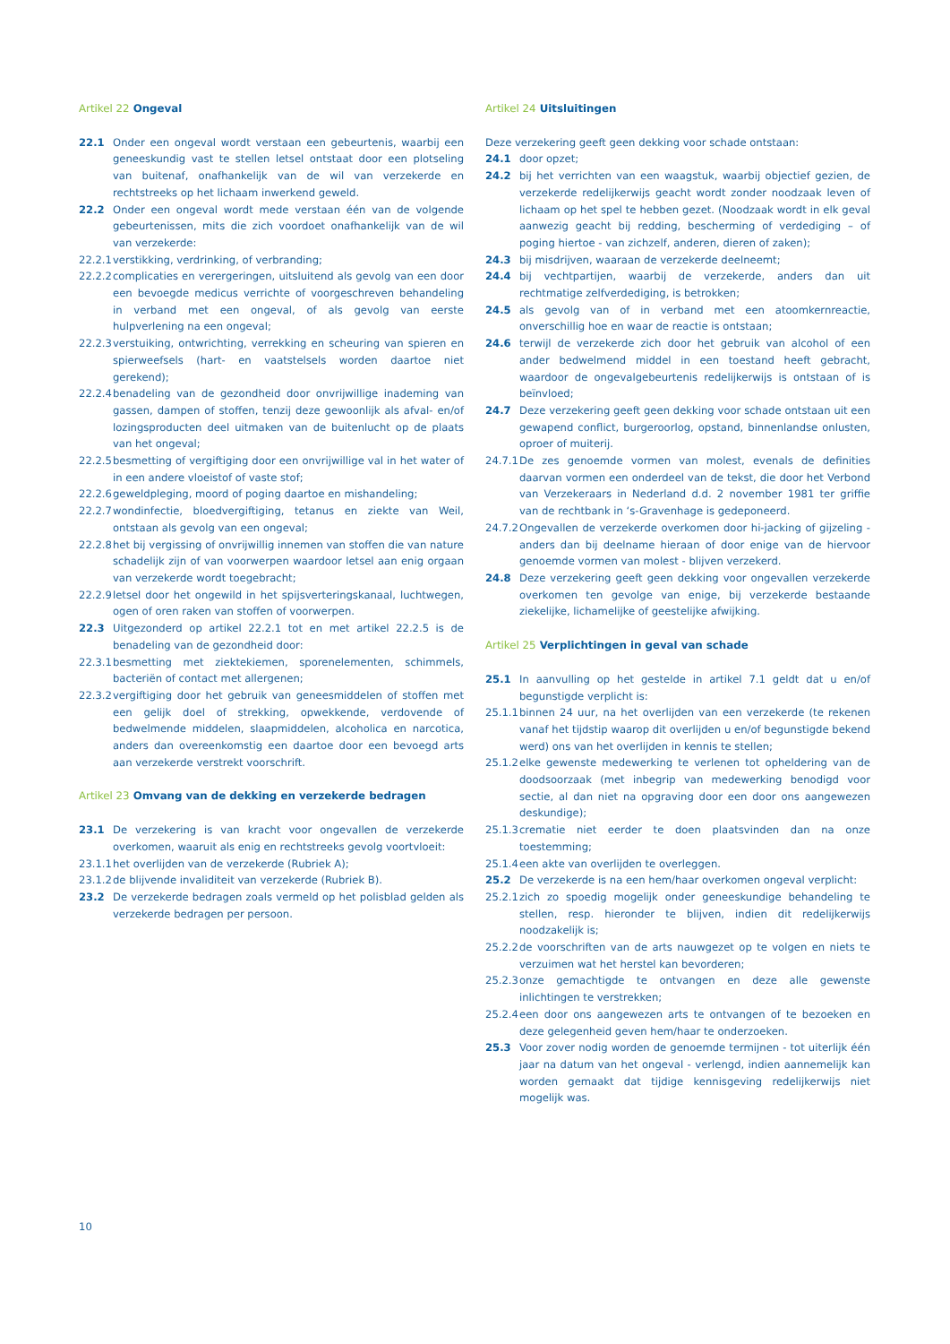Artikel 22 Ongeval
22.1 Onder een ongeval wordt verstaan een gebeurtenis, waarbij een geneeskundig vast te stellen letsel ontstaat door een plotseling van buitenaf, onafhankelijk van de wil van verzekerde en rechtstreeks op het lichaam inwerkend geweld.
22.2 Onder een ongeval wordt mede verstaan één van de volgende gebeurtenissen, mits die zich voordoet onafhankelijk van de wil van verzekerde:
22.2.1
verstikking, verdrinking, of verbranding;
22.2.2
complicaties en verergeringen, uitsluitend als gevolg van een door een bevoegde medicus verrichte of voorgeschreven behandeling in verband met een ongeval, of als gevolg van eerste hulpverlening na een ongeval;
22.2.3
verstuiking, ontwrichting, verrekking en scheuring van spieren en spierweefsels (hart- en vaatstelsels worden daartoe niet gerekend);
22.2.4
benadeling van de gezondheid door onvrijwillige inademing van gassen, dampen of stoffen, tenzij deze gewoonlijk als afval- en/of lozingsproducten deel uitmaken van de buitenlucht op de plaats van het ongeval;
22.2.5
besmetting of vergiftiging door een onvrijwillige val in het water of in een andere vloeistof of vaste stof;
22.2.6
geweldpleging, moord of poging daartoe en mishandeling;
22.2.7
wondinfectie, bloedvergiftiging, tetanus en ziekte van Weil, ontstaan als gevolg van een ongeval;
22.2.8
het bij vergissing of onvrijwillig innemen van stoffen die van nature schadelijk zijn of van voorwerpen waardoor letsel aan enig orgaan van verzekerde wordt toegebracht;
22.2.9
letsel door het ongewild in het spijsverteringskanaal, luchtwegen, ogen of oren raken van stoffen of voorwerpen.
22.3 Uitgezonderd op artikel 22.2.1 tot en met artikel 22.2.5 is de benadeling van de gezondheid door:
22.3.1
besmetting met ziektekiemen, sporenelementen, schimmels, bacteriën of contact met allergenen;
22.3.2
vergiftiging door het gebruik van geneesmiddelen of stoffen met een gelijk doel of strekking, opwekkende, verdovende of bedwelmende middelen, slaapmiddelen, alcoholica en narcotica, anders dan overeenkomstig een daartoe door een bevoegd arts aan verzekerde verstrekt voorschrift.
Artikel 23 Omvang van de dekking en verzekerde bedragen
23.1 De verzekering is van kracht voor ongevallen de verzekerde overkomen, waaruit als enig en rechtstreeks gevolg voortvloeit:
23.1.1
het overlijden van de verzekerde (Rubriek A);
23.1.2
de blijvende invaliditeit van verzekerde (Rubriek B).
23.2 De verzekerde bedragen zoals vermeld op het polisblad gelden als verzekerde bedragen per persoon.
Artikel 24 Uitsluitingen
Deze verzekering geeft geen dekking voor schade ontstaan:
24.1 door opzet;
24.2 bij het verrichten van een waagstuk, waarbij objectief gezien, de verzekerde redelijkerwijs geacht wordt zonder noodzaak leven of lichaam op het spel te hebben gezet. (Noodzaak wordt in elk geval aanwezig geacht bij redding, bescherming of verdediging – of poging hiertoe - van zichzelf, anderen, dieren of zaken);
24.3 bij misdrijven, waaraan de verzekerde deelneemt;
24.4 bij vechtpartijen, waarbij de verzekerde, anders dan uit rechtmatige zelfverdediging, is betrokken;
24.5 als gevolg van of in verband met een atoomkernreactie, onverschillig hoe en waar de reactie is ontstaan;
24.6 terwijl de verzekerde zich door het gebruik van alcohol of een ander bedwelmend middel in een toestand heeft gebracht, waardoor de ongevalgebeurtenis redelijkerwijs is ontstaan of is beïnvloed;
24.7 Deze verzekering geeft geen dekking voor schade ontstaan uit een gewapend conflict, burgeroorlog, opstand, binnenlandse onlusten, oproer of muiterij.
24.7.1
De zes genoemde vormen van molest, evenals de definities daarvan vormen een onderdeel van de tekst, die door het Verbond van Verzekeraars in Nederland d.d. 2 november 1981 ter griffie van de rechtbank in ‘s-Gravenhage is gedeponeerd.
24.7.2
Ongevallen de verzekerde overkomen door hi-jacking of gijzeling - anders dan bij deelname hieraan of door enige van de hiervoor genoemde vormen van molest - blijven verzekerd.
24.8 Deze verzekering geeft geen dekking voor ongevallen verzekerde overkomen ten gevolge van enige, bij verzekerde bestaande ziekelijke, lichamelijke of geestelijke afwijking.
Artikel 25 Verplichtingen in geval van schade
25.1 In aanvulling op het gestelde in artikel 7.1 geldt dat u en/of begunstigde verplicht is:
25.1.1
binnen 24 uur, na het overlijden van een verzekerde (te rekenen vanaf het tijdstip waarop dit overlijden u en/of begunstigde bekend werd) ons van het overlijden in kennis te stellen;
25.1.2
elke gewenste medewerking te verlenen tot opheldering van de doodsoorzaak (met inbegrip van medewerking benodigd voor sectie, al dan niet na opgraving door een door ons aangewezen deskundige);
25.1.3
crematie niet eerder te doen plaatsvinden dan na onze toestemming;
25.1.4
een akte van overlijden te overleggen.
25.2 De verzekerde is na een hem/haar overkomen ongeval verplicht:
25.2.1
zich zo spoedig mogelijk onder geneeskundige behandeling te stellen, resp. hieronder te blijven, indien dit redelijkerwijs noodzakelijk is;
25.2.2
de voorschriften van de arts nauwgezet op te volgen en niets te verzuimen wat het herstel kan bevorderen;
25.2.3
onze gemachtigde te ontvangen en deze alle gewenste inlichtingen te verstrekken;
25.2.4
een door ons aangewezen arts te ontvangen of te bezoeken en deze gelegenheid geven hem/haar te onderzoeken.
25.3 Voor zover nodig worden de genoemde termijnen - tot uiterlijk één jaar na datum van het ongeval - verlengd, indien aannemelijk kan worden gemaakt dat tijdige kennisgeving redelijkerwijs niet mogelijk was.
10